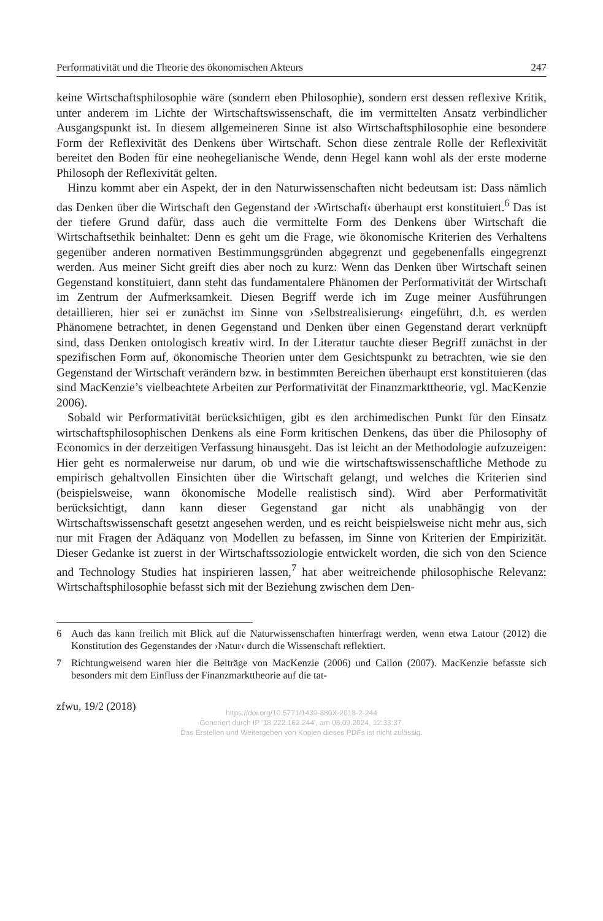Performativität und die Theorie des ökonomischen Akteurs 247
keine Wirtschaftsphilosophie wäre (sondern eben Philosophie), sondern erst dessen reflexive Kritik, unter anderem im Lichte der Wirtschaftswissenschaft, die im vermittelten Ansatz verbindlicher Ausgangspunkt ist. In diesem allgemeineren Sinne ist also Wirtschaftsphilosophie eine besondere Form der Reflexivität des Denkens über Wirtschaft. Schon diese zentrale Rolle der Reflexivität bereitet den Boden für eine neohegelianische Wende, denn Hegel kann wohl als der erste moderne Philosoph der Reflexivität gelten.
Hinzu kommt aber ein Aspekt, der in den Naturwissenschaften nicht bedeutsam ist: Dass nämlich das Denken über die Wirtschaft den Gegenstand der ›Wirtschaft‹ überhaupt erst konstituiert.<sup>6</sup> Das ist der tiefere Grund dafür, dass auch die vermittelte Form des Denkens über Wirtschaft die Wirtschaftsethik beinhaltet: Denn es geht um die Frage, wie ökonomische Kriterien des Verhaltens gegenüber anderen normativen Bestimmungsgründen abgegrenzt und gegebenenfalls eingegrenzt werden. Aus meiner Sicht greift dies aber noch zu kurz: Wenn das Denken über Wirtschaft seinen Gegenstand konstituiert, dann steht das fundamentalere Phänomen der Performativität der Wirtschaft im Zentrum der Aufmerksamkeit. Diesen Begriff werde ich im Zuge meiner Ausführungen detaillieren, hier sei er zunächst im Sinne von ›Selbstrealisierung‹ eingeführt, d.h. es werden Phänomene betrachtet, in denen Gegenstand und Denken über einen Gegenstand derart verknüpft sind, dass Denken ontologisch kreativ wird. In der Literatur tauchte dieser Begriff zunächst in der spezifischen Form auf, ökonomische Theorien unter dem Gesichtspunkt zu betrachten, wie sie den Gegenstand der Wirtschaft verändern bzw. in bestimmten Bereichen überhaupt erst konstituieren (das sind MacKenzie’s vielbeachtete Arbeiten zur Performativität der Finanzmarkttheorie, vgl. MacKenzie 2006).
Sobald wir Performativität berücksichtigen, gibt es den archimedischen Punkt für den Einsatz wirtschaftsphilosophischen Denkens als eine Form kritischen Denkens, das über die Philosophy of Economics in der derzeitigen Verfassung hinausgeht. Das ist leicht an der Methodologie aufzuzeigen: Hier geht es normalerweise nur darum, ob und wie die wirtschaftswissenschaftliche Methode zu empirisch gehaltvollen Einsichten über die Wirtschaft gelangt, und welches die Kriterien sind (beispielsweise, wann ökonomische Modelle realistisch sind). Wird aber Performativität berücksichtigt, dann kann dieser Gegenstand gar nicht als unabhängig von der Wirtschaftswissenschaft gesetzt angesehen werden, und es reicht beispielsweise nicht mehr aus, sich nur mit Fragen der Adäquanz von Modellen zu befassen, im Sinne von Kriterien der Empirizität. Dieser Gedanke ist zuerst in der Wirtschaftssoziologie entwickelt worden, die sich von den Science and Technology Studies hat inspirieren lassen,<sup>7</sup> hat aber weitreichende philosophische Relevanz: Wirtschaftsphilosophie befasst sich mit der Beziehung zwischen dem Den-
6 Auch das kann freilich mit Blick auf die Naturwissenschaften hinterfragt werden, wenn etwa Latour (2012) die Konstitution des Gegenstandes der ›Natur‹ durch die Wissenschaft reflektiert.
7 Richtungweisend waren hier die Beiträge von MacKenzie (2006) und Callon (2007). MacKenzie befasste sich besonders mit dem Einfluss der Finanzmarkttheorie auf die tat-
zfwu, 19/2 (2018)
https://doi.org/10.5771/1439-880X-2018-2-244
Generiert durch IP '18.222.162.244', am 08.09.2024, 12:33:37.
Das Erstellen und Weitergeben von Kopien dieses PDFs ist nicht zulässig.